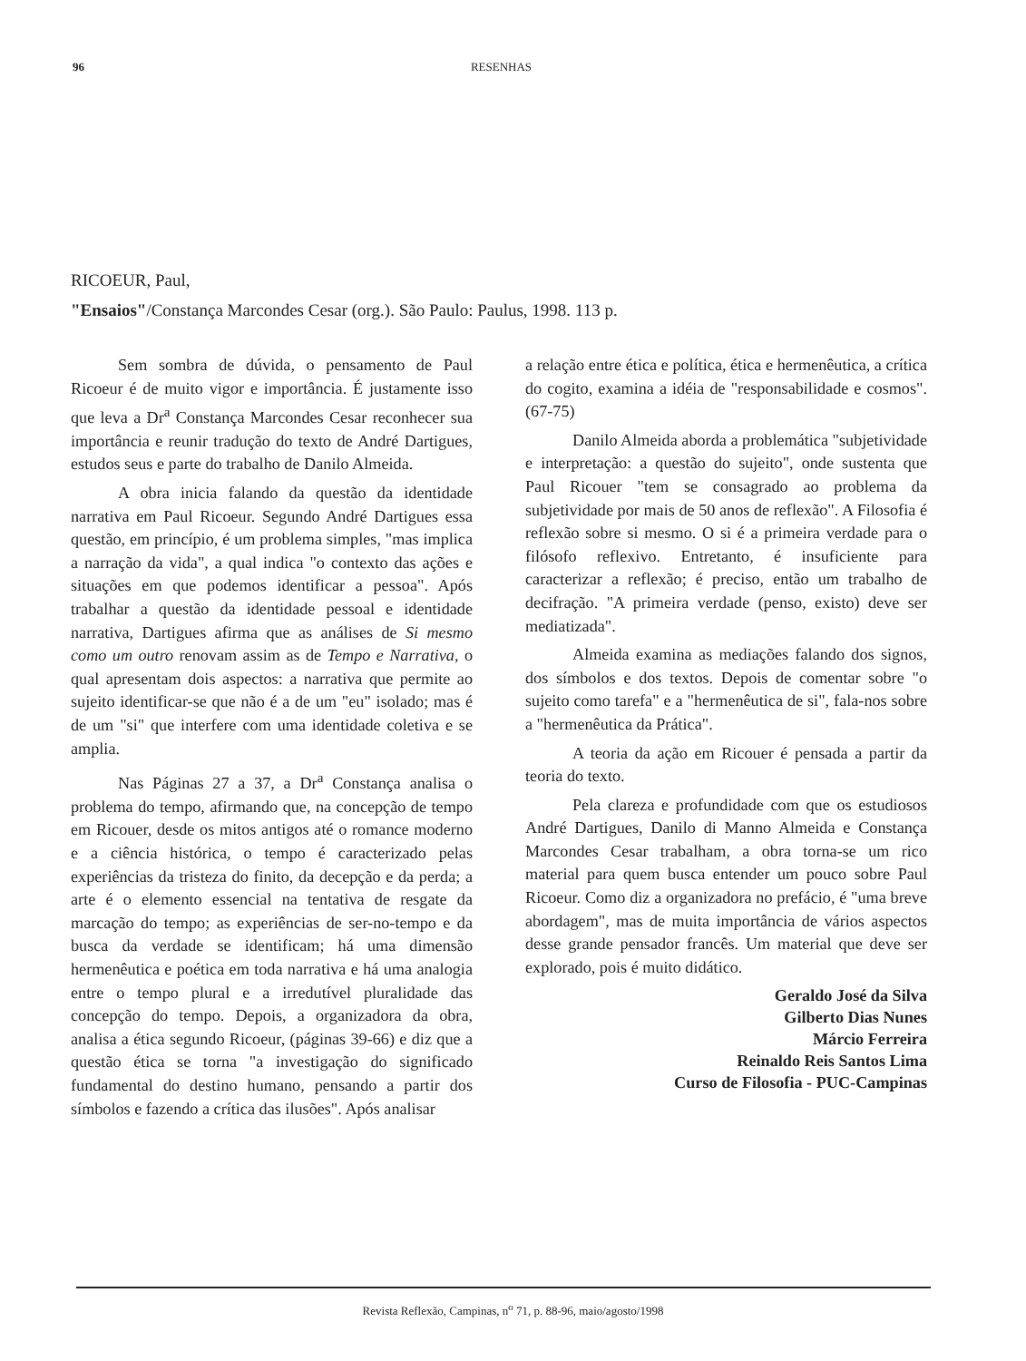96 RESENHAS
RICOEUR, Paul,
"Ensaios"/Constança Marcondes Cesar (org.). São Paulo: Paulus, 1998. 113 p.
Sem sombra de dúvida, o pensamento de Paul Ricoeur é de muito vigor e importância. É justamente isso que leva a Dr<sup>a</sup> Constança Marcondes Cesar reconhecer sua importância e reunir tradução do texto de André Dartigues, estudos seus e parte do trabalho de Danilo Almeida.
A obra inicia falando da questão da identidade narrativa em Paul Ricoeur. Segundo André Dartigues essa questão, em princípio, é um problema simples, "mas implica a narração da vida", a qual indica "o contexto das ações e situações em que podemos identificar a pessoa". Após trabalhar a questão da identidade pessoal e identidade narrativa, Dartigues afirma que as análises de Si mesmo como um outro renovam assim as de Tempo e Narrativa, o qual apresentam dois aspectos: a narrativa que permite ao sujeito identificar-se que não é a de um "eu" isolado; mas é de um "si" que interfere com uma identidade coletiva e se amplia.
Nas Páginas 27 a 37, a Dr<sup>a</sup> Constança analisa o problema do tempo, afirmando que, na concepção de tempo em Ricouer, desde os mitos antigos até o romance moderno e a ciência histórica, o tempo é caracterizado pelas experiências da tristeza do finito, da decepção e da perda; a arte é o elemento essencial na tentativa de resgate da marcação do tempo; as experiências de ser-no-tempo e da busca da verdade se identificam; há uma dimensão hermenêutica e poética em toda narrativa e há uma analogia entre o tempo plural e a irredutível pluralidade das concepção do tempo. Depois, a organizadora da obra, analisa a ética segundo Ricoeur, (páginas 39-66) e diz que a questão ética se torna "a investigação do significado fundamental do destino humano, pensando a partir dos símbolos e fazendo a crítica das ilusões". Após analisar
a relação entre ética e política, ética e hermenêutica, a crítica do cogito, examina a idéia de "responsabilidade e cosmos". (67-75)
Danilo Almeida aborda a problemática "subjetividade e interpretação: a questão do sujeito", onde sustenta que Paul Ricouer "tem se consagrado ao problema da subjetividade por mais de 50 anos de reflexão". A Filosofia é reflexão sobre si mesmo. O si é a primeira verdade para o filósofo reflexivo. Entretanto, é insuficiente para caracterizar a reflexão; é preciso, então um trabalho de decifração. "A primeira verdade (penso, existo) deve ser mediatizada".
Almeida examina as mediações falando dos signos, dos símbolos e dos textos. Depois de comentar sobre "o sujeito como tarefa" e a "hermenêutica de si", fala-nos sobre a "hermenêutica da Prática".
A teoria da ação em Ricouer é pensada a partir da teoria do texto.
Pela clareza e profundidade com que os estudiosos André Dartigues, Danilo di Manno Almeida e Constança Marcondes Cesar trabalham, a obra torna-se um rico material para quem busca entender um pouco sobre Paul Ricoeur. Como diz a organizadora no prefácio, é "uma breve abordagem", mas de muita importância de vários aspectos desse grande pensador francês. Um material que deve ser explorado, pois é muito didático.
Geraldo José da Silva
Gilberto Dias Nunes
Márcio Ferreira
Reinaldo Reis Santos Lima
Curso de Filosofia - PUC-Campinas
Revista Reflexão, Campinas, n<sup>o</sup> 71, p. 88-96, maio/agosto/1998